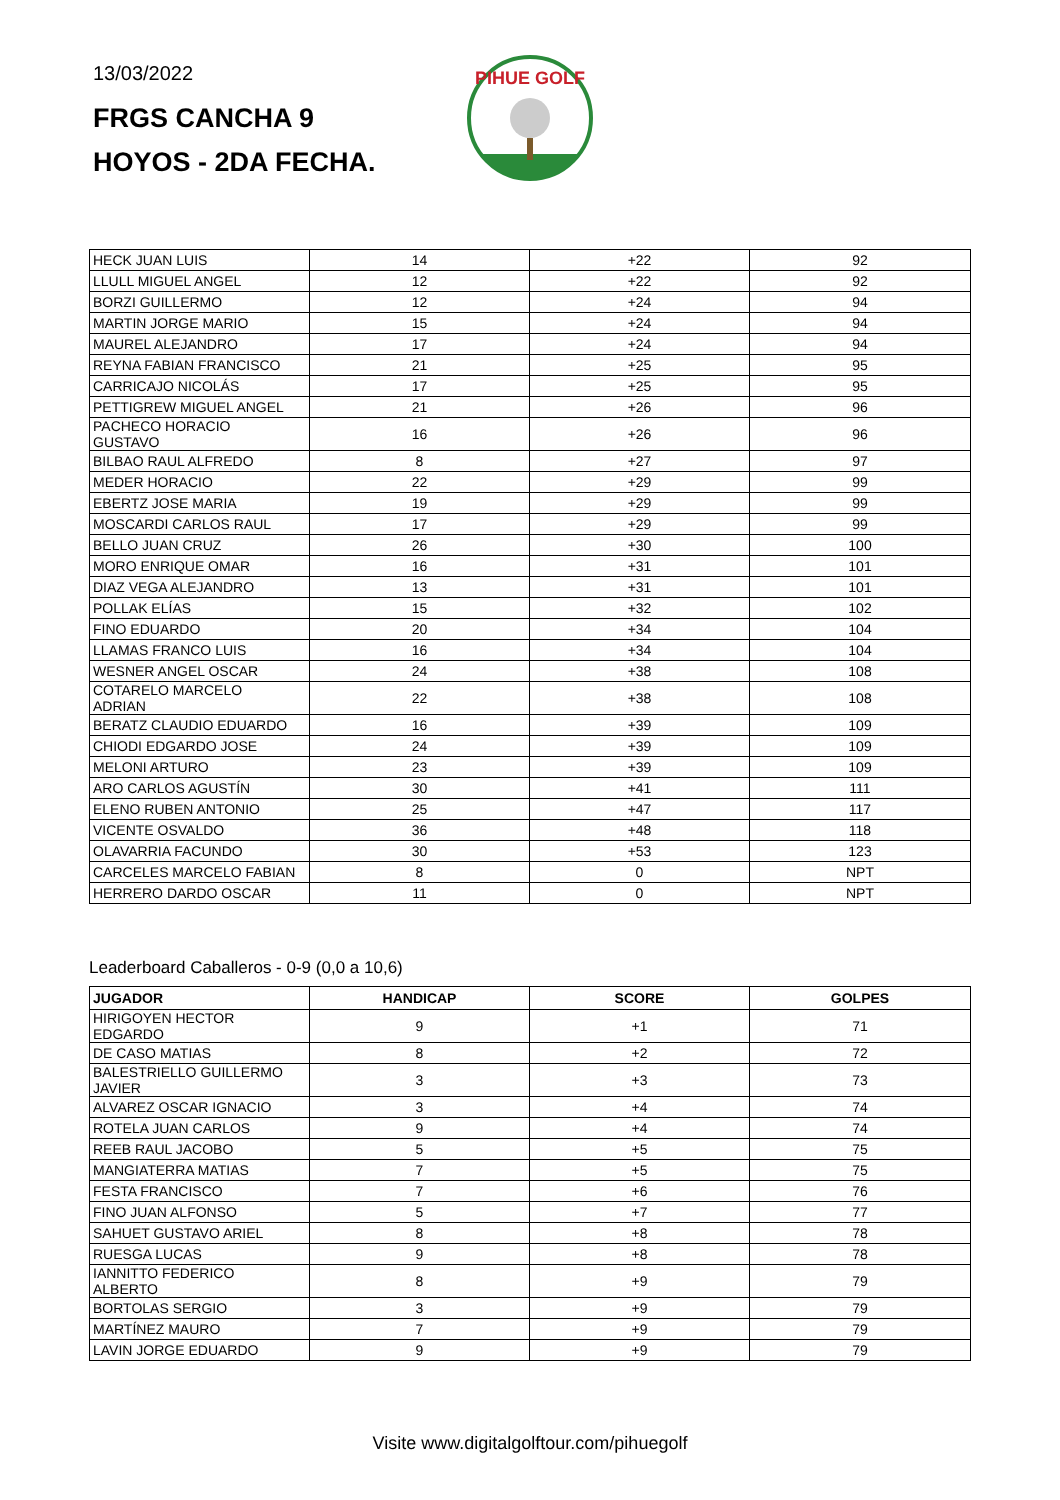13/03/2022
FRGS CANCHA 9
HOYOS - 2DA FECHA.
PIHUE GOLF
| HECK JUAN LUIS | 14 | +22 | 92 |
| LLULL MIGUEL ANGEL | 12 | +22 | 92 |
| BORZI GUILLERMO | 12 | +24 | 94 |
| MARTIN JORGE MARIO | 15 | +24 | 94 |
| MAUREL ALEJANDRO | 17 | +24 | 94 |
| REYNA FABIAN FRANCISCO | 21 | +25 | 95 |
| CARRICAJO NICOLÁS | 17 | +25 | 95 |
| PETTIGREW MIGUEL ANGEL | 21 | +26 | 96 |
| PACHECO HORACIO GUSTAVO | 16 | +26 | 96 |
| BILBAO RAUL ALFREDO | 8 | +27 | 97 |
| MEDER HORACIO | 22 | +29 | 99 |
| EBERTZ JOSE MARIA | 19 | +29 | 99 |
| MOSCARDI CARLOS RAUL | 17 | +29 | 99 |
| BELLO JUAN CRUZ | 26 | +30 | 100 |
| MORO ENRIQUE OMAR | 16 | +31 | 101 |
| DIAZ VEGA ALEJANDRO | 13 | +31 | 101 |
| POLLAK ELÍAS | 15 | +32 | 102 |
| FINO EDUARDO | 20 | +34 | 104 |
| LLAMAS FRANCO LUIS | 16 | +34 | 104 |
| WESNER ANGEL OSCAR | 24 | +38 | 108 |
| COTARELO MARCELO ADRIAN | 22 | +38 | 108 |
| BERATZ CLAUDIO EDUARDO | 16 | +39 | 109 |
| CHIODI EDGARDO JOSE | 24 | +39 | 109 |
| MELONI ARTURO | 23 | +39 | 109 |
| ARO CARLOS AGUSTÍN | 30 | +41 | 111 |
| ELENO RUBEN ANTONIO | 25 | +47 | 117 |
| VICENTE OSVALDO | 36 | +48 | 118 |
| OLAVARRIA FACUNDO | 30 | +53 | 123 |
| CARCELES MARCELO FABIAN | 8 | 0 | NPT |
| HERRERO DARDO OSCAR | 11 | 0 | NPT |
Leaderboard Caballeros - 0-9 (0,0 a 10,6)
| JUGADOR | HANDICAP | SCORE | GOLPES |
| --- | --- | --- | --- |
| HIRIGOYEN HECTOR EDGARDO | 9 | +1 | 71 |
| DE CASO MATIAS | 8 | +2 | 72 |
| BALESTRIELLO GUILLERMO JAVIER | 3 | +3 | 73 |
| ALVAREZ OSCAR IGNACIO | 3 | +4 | 74 |
| ROTELA JUAN CARLOS | 9 | +4 | 74 |
| REEB RAUL JACOBO | 5 | +5 | 75 |
| MANGIATERRA MATIAS | 7 | +5 | 75 |
| FESTA FRANCISCO | 7 | +6 | 76 |
| FINO JUAN ALFONSO | 5 | +7 | 77 |
| SAHUET GUSTAVO ARIEL | 8 | +8 | 78 |
| RUESGA LUCAS | 9 | +8 | 78 |
| IANNITTO FEDERICO ALBERTO | 8 | +9 | 79 |
| BORTOLAS SERGIO | 3 | +9 | 79 |
| MARTÍNEZ MAURO | 7 | +9 | 79 |
| LAVIN JORGE EDUARDO | 9 | +9 | 79 |
Visite www.digitalgolftour.com/pihuegolf